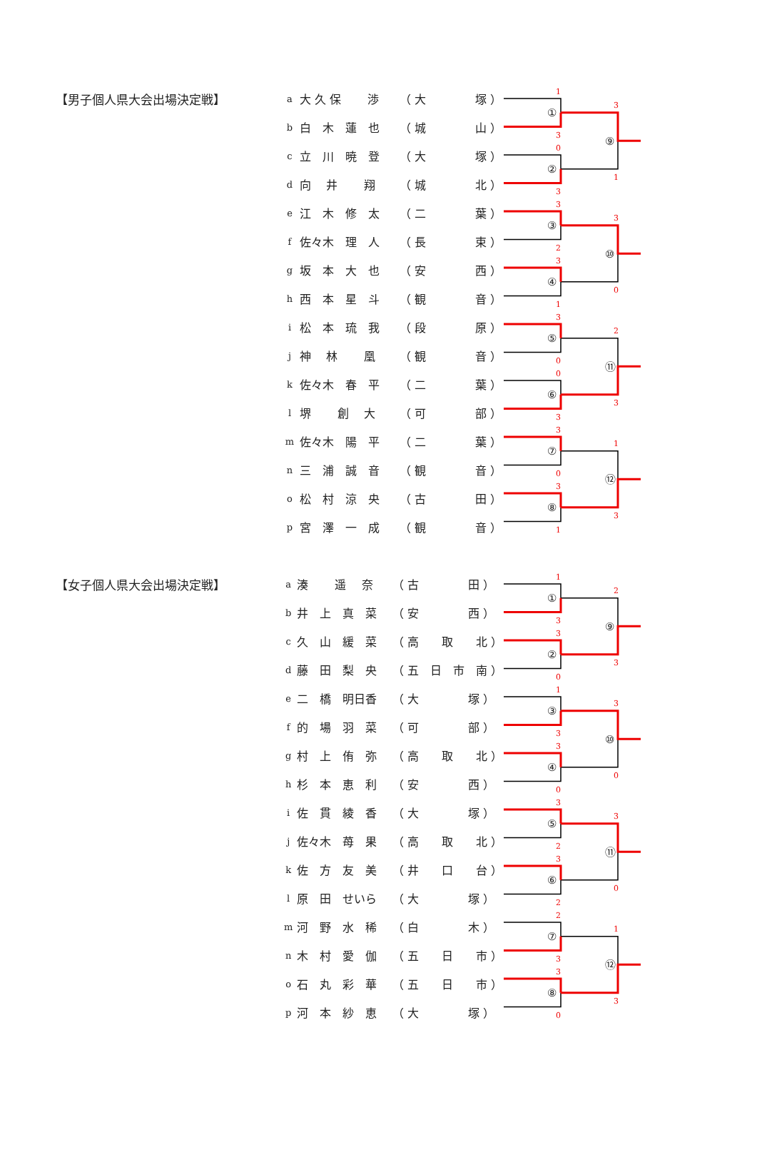【男子個人県大会出場決定戦】
| a | 大 久 保 渉 | （ 大 塚 ） |
| b | 白 木 蓮 也 | （ 城 山 ） |
| c | 立 川 暁 登 | （ 大 塚 ） |
| d | 向 井 翔 | （ 城 北 ） |
| e | 江 木 修 太 | （ 二 葉 ） |
| f | 佐々木 理 人 | （ 長 束 ） |
| g | 坂 本 大 也 | （ 安 西 ） |
| h | 西 本 星 斗 | （ 観 音 ） |
| i | 松 本 琉 我 | （ 段 原 ） |
| j | 神 林 凰 | （ 観 音 ） |
| k | 佐々木 春 平 | （ 二 葉 ） |
| l | 堺 創 大 | （ 可 部 ） |
| m | 佐々木 陽 平 | （ 二 葉 ） |
| n | 三 浦 誠 音 | （ 観 音 ） |
| o | 松 村 涼 央 | （ 古 田 ） |
| p | 宮 澤 一 成 | （ 観 音 ） |
1
①
3
0
②
3
3
③
2
3
④
1
3
⑤
0
0
⑥
3
3
⑦
0
3
⑧
1
3
⑨
1
3
⑩
0
2
⑪
3
1
⑫
3
【女子個人県大会出場決定戦】
| a | 湊 遥 奈 | （ 古 田 ） |
| b | 井 上 真 菜 | （ 安 西 ） |
| c | 久 山 緩 菜 | （ 高 取 北 ） |
| d | 藤 田 梨 央 | （ 五 日 市 南 ） |
| e | 二 橋 明日香 | （ 大 塚 ） |
| f | 的 場 羽 菜 | （ 可 部 ） |
| g | 村 上 侑 弥 | （ 高 取 北 ） |
| h | 杉 本 恵 利 | （ 安 西 ） |
| i | 佐 貫 綾 香 | （ 大 塚 ） |
| j | 佐々木 苺 果 | （ 高 取 北 ） |
| k | 佐 方 友 美 | （ 井 口 台 ） |
| l | 原 田 せいら | （ 大 塚 ） |
| m | 河 野 水 稀 | （ 白 木 ） |
| n | 木 村 愛 伽 | （ 五 日 市 ） |
| o | 石 丸 彩 華 | （ 五 日 市 ） |
| p | 河 本 紗 恵 | （ 大 塚 ） |
1
①
3
3
②
0
1
③
3
3
④
0
3
⑤
2
3
⑥
2
2
⑦
3
3
⑧
0
2
⑨
3
3
⑩
0
3
⑪
0
1
⑫
3